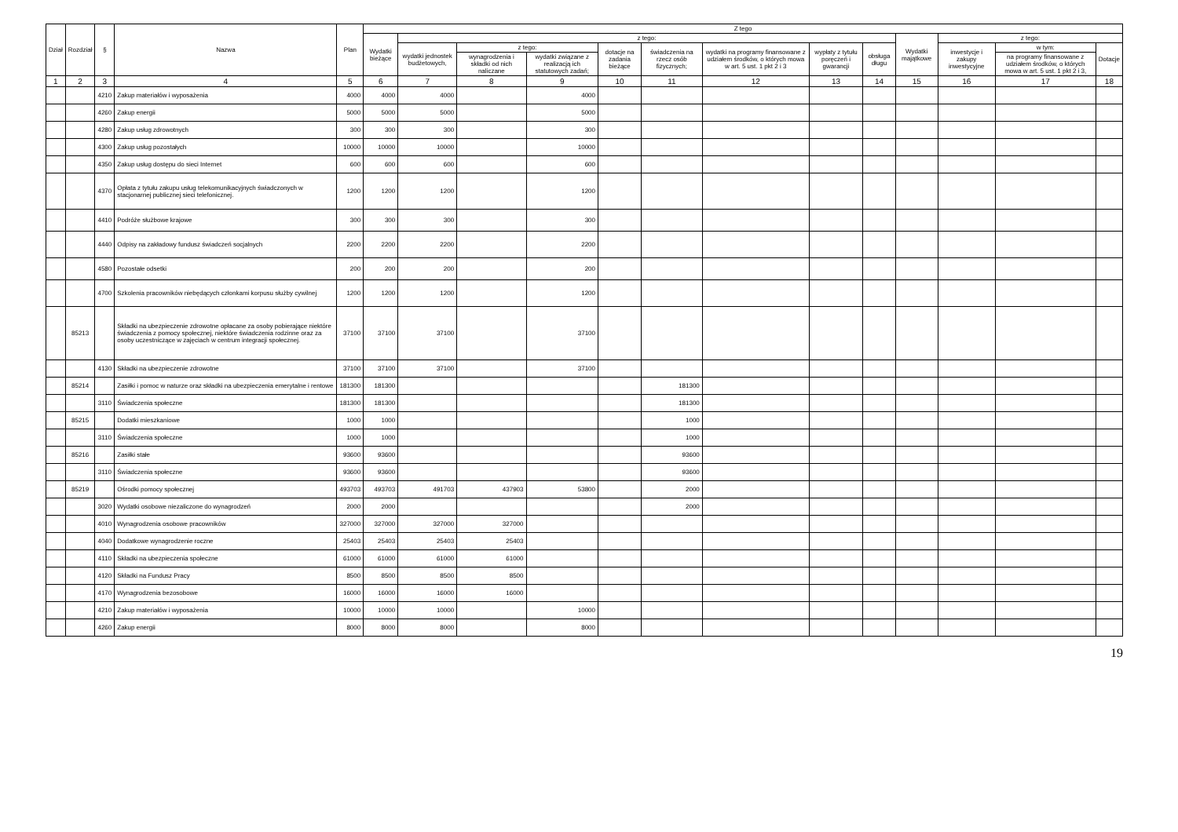| Dział | Rozdział | § | Nazwa | Plan | Z tego | | | | | | | | | | | | |
| --- | --- | --- | --- | --- | --- | --- | --- | --- | --- | --- | --- | --- | --- | --- | --- | --- | --- |
| | | | | | Wydatki bieżące | z tego: | | | | | | | | Wydatki majątkowe | z tego: | | |
| | | | | | | wydatki jednostek budżetowych, | z tego: | | dotacje na zadania bieżące | świadczenia na rzecz osób fizycznych; | wydatki na programy finansowane z udziałem środków, o których mowa w art. 5 ust. 1 pkt 2 i 3 | wypłaty z tytułu poręczeń i gwarancji | obsługa długu | | inwestycje i zakupy inwestycyjne | w tym: | Dotacje |
| | | | | | | | wynagrodzenia i składki od nich naliczane | wydatki związane z realizacją ich statutowych zadań; | | | | | | | | na programy finansowane z udziałem środków, o których mowa w art. 5 ust. 1 pkt 2 i 3, | |
| 1 | 2 | 3 | 4 | 5 | 6 | 7 | 8 | 9 | 10 | 11 | 12 | 13 | 14 | 15 | 16 | 17 | 18 |
| | | 4210 | Zakup materiałów i wyposażenia | 4000 | 4000 | 4000 | | 4000 | | | | | | | | | |
| | | 4260 | Zakup energii | 5000 | 5000 | 5000 | | 5000 | | | | | | | | | |
| | | 4280 | Zakup usług zdrowotnych | 300 | 300 | 300 | | 300 | | | | | | | | | |
| | | 4300 | Zakup usług pozostałych | 10000 | 10000 | 10000 | | 10000 | | | | | | | | | |
| | | 4350 | Zakup usług dostępu do sieci Internet | 600 | 600 | 600 | | 600 | | | | | | | | | |
| | | 4370 | Opłata z tytułu zakupu usług telekomunikacyjnych świadczonych w stacjonarnej publicznej sieci telefonicznej. | 1200 | 1200 | 1200 | | 1200 | | | | | | | | | |
| | | 4410 | Podróże służbowe krajowe | 300 | 300 | 300 | | 300 | | | | | | | | | |
| | | 4440 | Odpisy na zakładowy fundusz świadczeń socjalnych | 2200 | 2200 | 2200 | | 2200 | | | | | | | | | |
| | | 4580 | Pozostałe odsetki | 200 | 200 | 200 | | 200 | | | | | | | | | |
| | | 4700 | Szkolenia pracowników niebędących członkami korpusu służby cywilnej | 1200 | 1200 | 1200 | | 1200 | | | | | | | | | |
| | 85213 | | Składki na ubezpieczenie zdrowotne opłacane za osoby pobierające niektóre świadczenia z pomocy społecznej, niektóre świadczenia rodzinne oraz za osoby uczestniczące w zajęciach w centrum integracji społecznej. | 37100 | 37100 | 37100 | | 37100 | | | | | | | | | |
| | | 4130 | Składki na ubezpieczenie zdrowotne | 37100 | 37100 | 37100 | | 37100 | | | | | | | | | |
| | 85214 | | Zasiłki i pomoc w naturze oraz składki na ubezpieczenia emerytalne i rentowe | 181300 | 181300 | | | | | 181300 | | | | | | | |
| | | 3110 | Świadczenia społeczne | 181300 | 181300 | | | | | 181300 | | | | | | | |
| | 85215 | | Dodatki mieszkaniowe | 1000 | 1000 | | | | | 1000 | | | | | | | |
| | | 3110 | Świadczenia społeczne | 1000 | 1000 | | | | | 1000 | | | | | | | |
| | 85216 | | Zasiłki stałe | 93600 | 93600 | | | | | 93600 | | | | | | | |
| | | 3110 | Świadczenia społeczne | 93600 | 93600 | | | | | 93600 | | | | | | | |
| | 85219 | | Ośrodki pomocy społecznej | 493703 | 493703 | 491703 | 437903 | 53800 | | 2000 | | | | | | | |
| | | 3020 | Wydatki osobowe niezaliczone do wynagrodzeń | 2000 | 2000 | | | | | 2000 | | | | | | | |
| | | 4010 | Wynagrodzenia osobowe pracowników | 327000 | 327000 | 327000 | 327000 | | | | | | | | | | |
| | | 4040 | Dodatkowe wynagrodzenie roczne | 25403 | 25403 | 25403 | 25403 | | | | | | | | | | |
| | | 4110 | Składki na ubezpieczenia społeczne | 61000 | 61000 | 61000 | 61000 | | | | | | | | | | |
| | | 4120 | Składki na Fundusz Pracy | 8500 | 8500 | 8500 | 8500 | | | | | | | | | | |
| | | 4170 | Wynagrodzenia bezosobowe | 16000 | 16000 | 16000 | 16000 | | | | | | | | | | |
| | | 4210 | Zakup materiałów i wyposażenia | 10000 | 10000 | 10000 | | 10000 | | | | | | | | | |
| | | 4260 | Zakup energii | 8000 | 8000 | 8000 | | 8000 | | | | | | | | | |
19